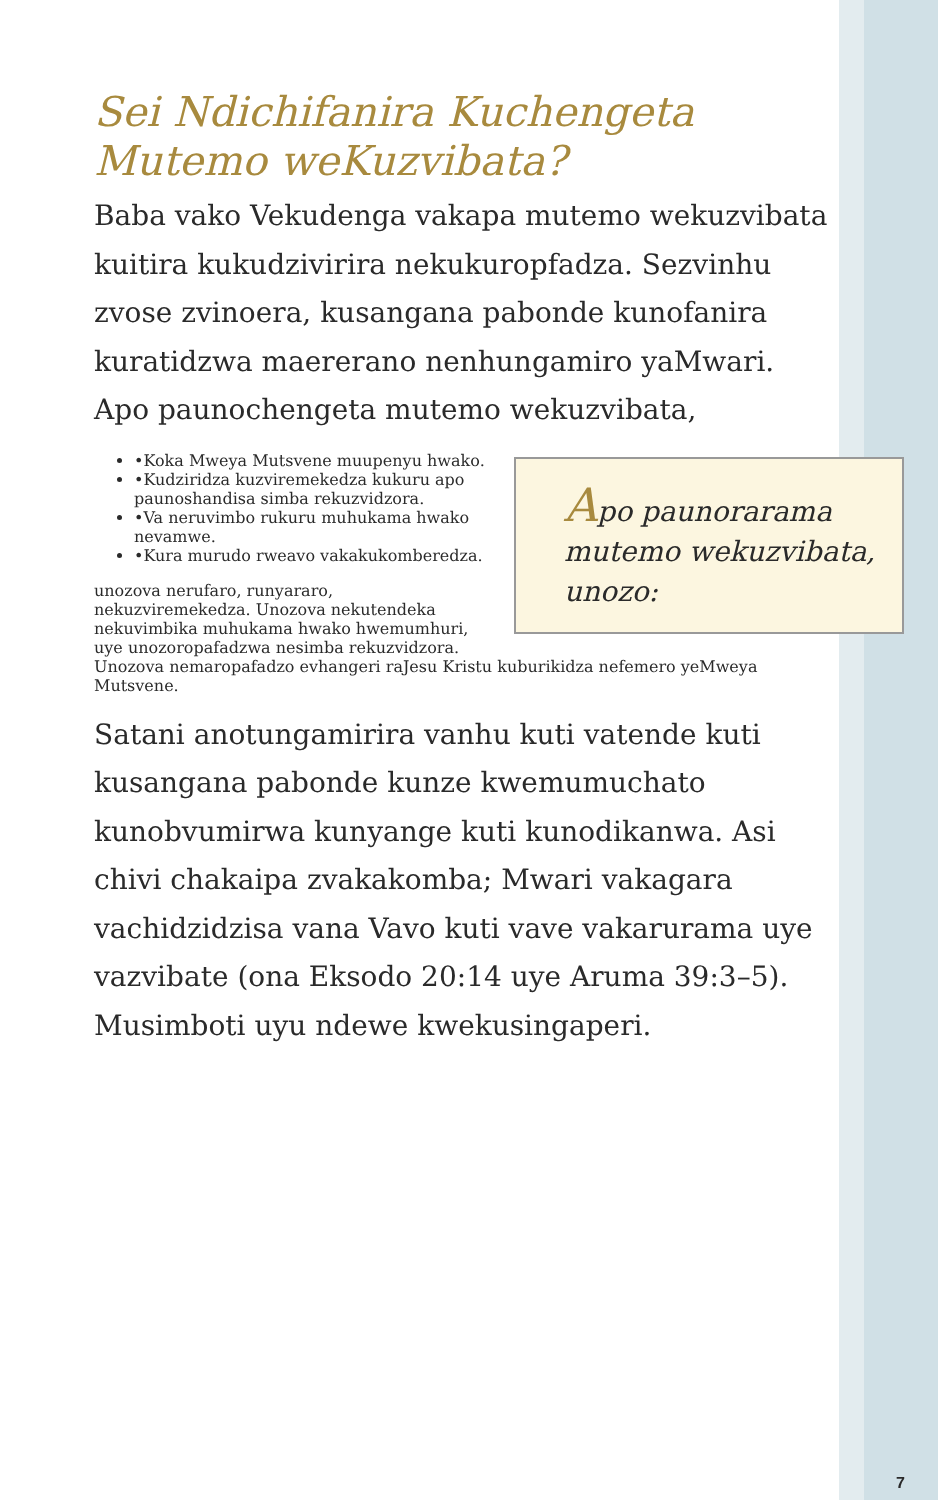Sei Ndichifanira Kuchengeta Mutemo weKuzvibata?
Baba vako Vekudenga vakapa mutemo wekuzvibata kuitira kukudzivirira nekukuropfadza. Sezvinhu zvose zvinoera, kusangana pabonde kunofanira kuratidzwa maererano nenhungamiro yaMwari. Apo paunochengeta mutemo wekuzvibata, Apo paunorarama mutemo wekuzvibata, unozo:
• Koka Mweya Mutsvene muupenyu hwako.
• Kudziridza kuzviremekedza kukuru apo paunoshandisa simba rekuzvidzora.
• Va neruvimbo rukuru muhukama hwako nevamwe.
• Kura murudo rweavo vakakukomberedza.
unozova nerufaro, runyararo, nekuzviremekedza. Unozova nekutendeka nekuvimbika muhukama hwako hwemumhuri, uye unozoropafadzwa nesimba rekuzvidzora. Unozova nemaropafadzo evhangeri raJesu Kristu kuburikidza nefemero yeMweya Mutsvene.
Satani anotungamirira vanhu kuti vatende kuti kusangana pabonde kunze kwemumuchato kunobvumirwa kunyange kuti kunodikanwa. Asi chivi chakaipa zvakakomba; Mwari vakagara vachidzidzisa vana Vavo kuti vave vakarurama uye vazvibate (ona Eksodo 20:14 uye Aruma 39:3–5). Musimboti uyu ndewe kwekusingaperi.
7